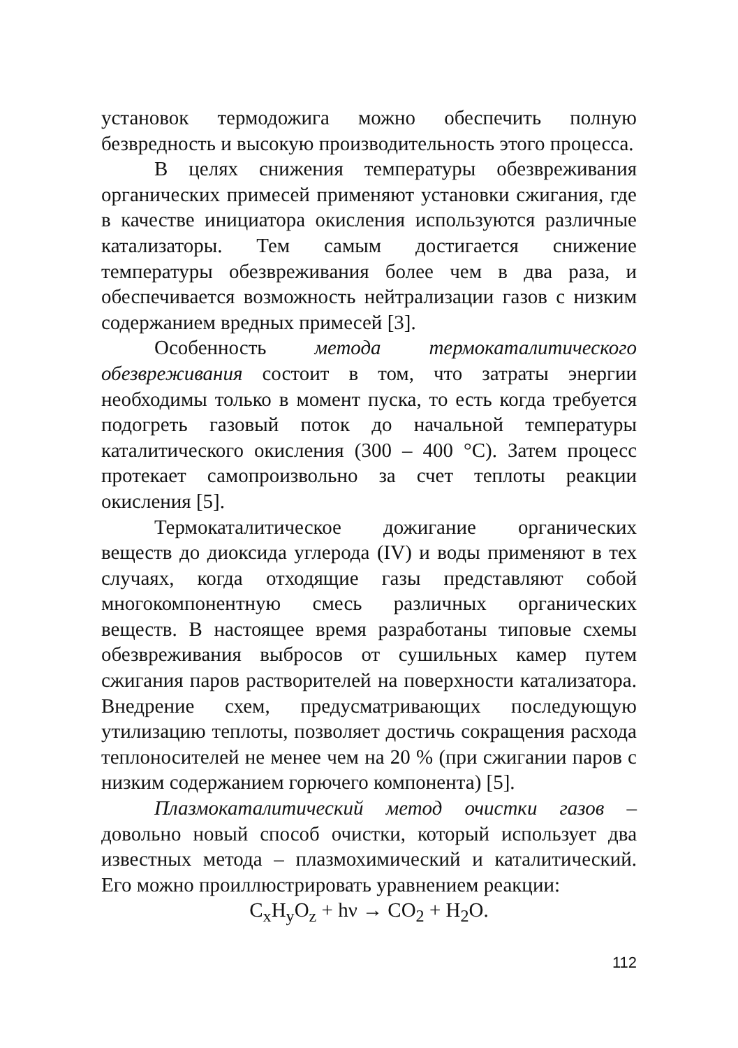установок термодожига можно обеспечить полную безвредность и высокую производительность этого процесса.
В целях снижения температуры обезвреживания органических примесей применяют установки сжигания, где в качестве инициатора окисления используются различные катализаторы. Тем самым достигается снижение температуры обезвреживания более чем в два раза, и обеспечивается возможность нейтрализации газов с низким содержанием вредных примесей [3].
Особенность метода термокаталитического обезвреживания состоит в том, что затраты энергии необходимы только в момент пуска, то есть когда требуется подогреть газовый поток до начальной температуры каталитического окисления (300 – 400 °С). Затем процесс протекает самопроизвольно за счет теплоты реакции окисления [5].
Термокаталитическое дожигание органических веществ до диоксида углерода (IV) и воды применяют в тех случаях, когда отходящие газы представляют собой многокомпонентную смесь различных органических веществ. В настоящее время разработаны типовые схемы обезвреживания выбросов от сушильных камер путем сжигания паров растворителей на поверхности катализатора. Внедрение схем, предусматривающих последующую утилизацию теплоты, позволяет достичь сокращения расхода теплоносителей не менее чем на 20 % (при сжигании паров с низким содержанием горючего компонента) [5].
Плазмокаталитический метод очистки газов – довольно новый способ очистки, который использует два известных метода – плазмохимический и каталитический. Его можно проиллюстрировать уравнением реакции:
C<sub>x</sub>H<sub>y</sub>O<sub>z</sub> + hν → CO<sub>2</sub> + H<sub>2</sub>O.
112